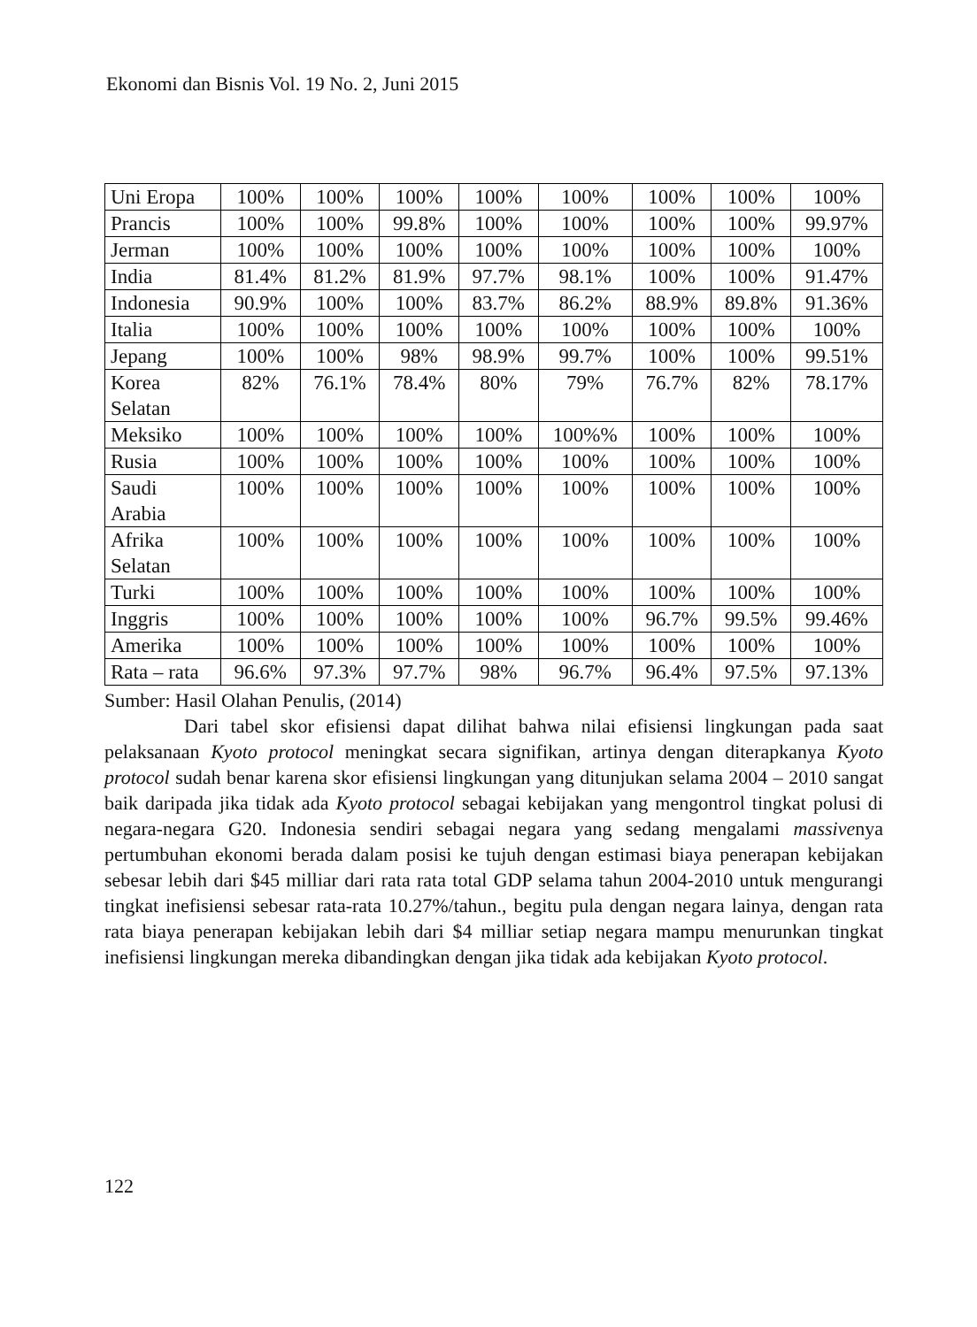Ekonomi dan Bisnis Vol. 19 No. 2, Juni 2015
| Uni Eropa | 100% | 100% | 100% | 100% | 100% | 100% | 100% | 100% |
| Prancis | 100% | 100% | 99.8% | 100% | 100% | 100% | 100% | 99.97% |
| Jerman | 100% | 100% | 100% | 100% | 100% | 100% | 100% | 100% |
| India | 81.4% | 81.2% | 81.9% | 97.7% | 98.1% | 100% | 100% | 91.47% |
| Indonesia | 90.9% | 100% | 100% | 83.7% | 86.2% | 88.9% | 89.8% | 91.36% |
| Italia | 100% | 100% | 100% | 100% | 100% | 100% | 100% | 100% |
| Jepang | 100% | 100% | 98% | 98.9% | 99.7% | 100% | 100% | 99.51% |
| Korea Selatan | 82% | 76.1% | 78.4% | 80% | 79% | 76.7% | 82% | 78.17% |
| Meksiko | 100% | 100% | 100% | 100% | 100%% | 100% | 100% | 100% |
| Rusia | 100% | 100% | 100% | 100% | 100% | 100% | 100% | 100% |
| Saudi Arabia | 100% | 100% | 100% | 100% | 100% | 100% | 100% | 100% |
| Afrika Selatan | 100% | 100% | 100% | 100% | 100% | 100% | 100% | 100% |
| Turki | 100% | 100% | 100% | 100% | 100% | 100% | 100% | 100% |
| Inggris | 100% | 100% | 100% | 100% | 100% | 96.7% | 99.5% | 99.46% |
| Amerika | 100% | 100% | 100% | 100% | 100% | 100% | 100% | 100% |
| Rata – rata | 96.6% | 97.3% | 97.7% | 98% | 96.7% | 96.4% | 97.5% | 97.13% |
Sumber: Hasil Olahan Penulis, (2014)
Dari tabel skor efisiensi dapat dilihat bahwa nilai efisiensi lingkungan pada saat pelaksanaan Kyoto protocol meningkat secara signifikan, artinya dengan diterapkanya Kyoto protocol sudah benar karena skor efisiensi lingkungan yang ditunjukan selama 2004 – 2010 sangat baik daripada jika tidak ada Kyoto protocol sebagai kebijakan yang mengontrol tingkat polusi di negara-negara G20. Indonesia sendiri sebagai negara yang sedang mengalami massivenya pertumbuhan ekonomi berada dalam posisi ke tujuh dengan estimasi biaya penerapan kebijakan sebesar lebih dari $45 milliar dari rata rata total GDP selama tahun 2004-2010 untuk mengurangi tingkat inefisiensi sebesar rata-rata 10.27%/tahun., begitu pula dengan negara lainya, dengan rata rata biaya penerapan kebijakan lebih dari $4 milliar setiap negara mampu menurunkan tingkat inefisiensi lingkungan mereka dibandingkan dengan jika tidak ada kebijakan Kyoto protocol.
122